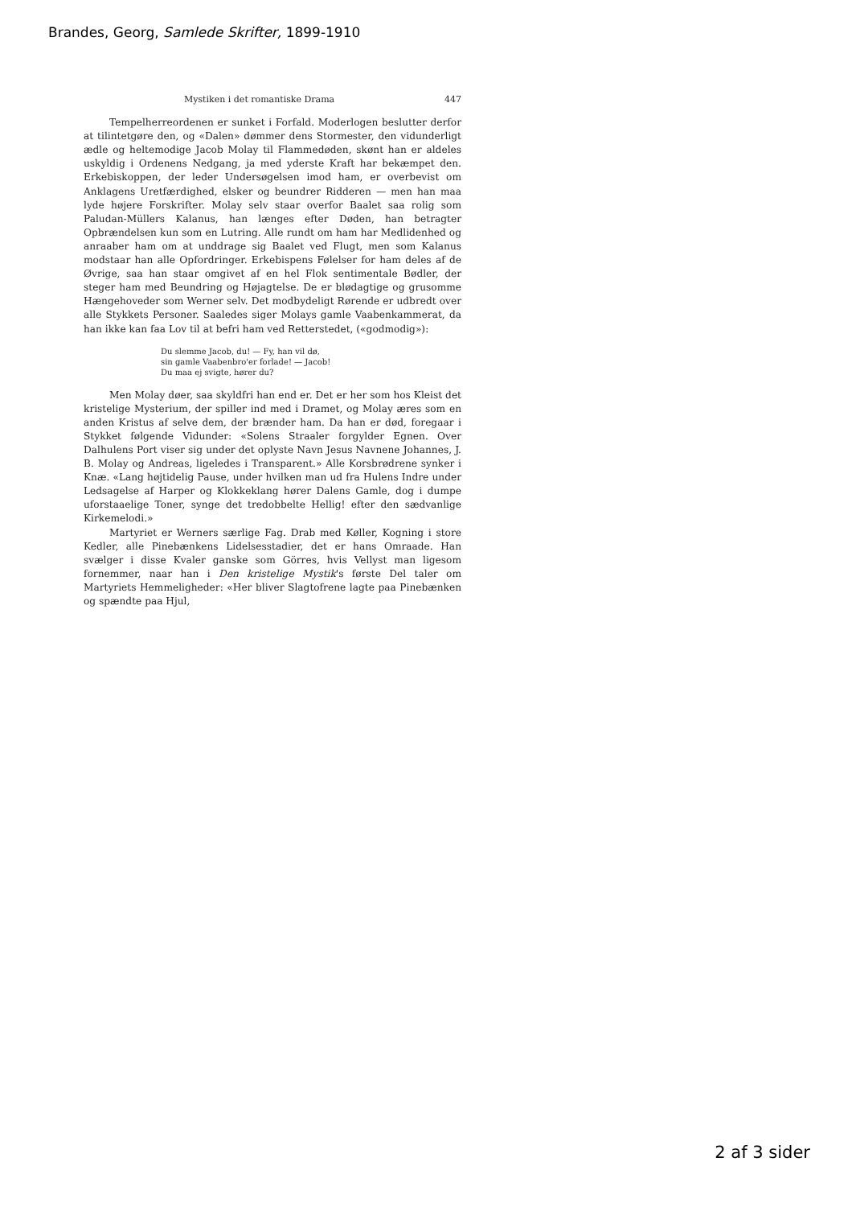Brandes, Georg, Samlede Skrifter, 1899-1910
Mystiken i det romantiske Drama 447
Tempelherreordenen er sunket i Forfald. Moderlogen beslutter derfor at tilintetgøre den, og «Dalen» dømmer dens Stormester, den vidunderligt ædle og heltemodige Jacob Molay til Flammedøden, skønt han er aldeles uskyldig i Ordenens Nedgang, ja med yderste Kraft har bekæmpet den. Erkebiskoppen, der leder Undersøgelsen imod ham, er overbevist om Anklagens Uretfærdighed, elsker og beundrer Ridderen — men han maa lyde højere Forskrifter. Molay selv staar overfor Baalet saa rolig som Paludan-Müllers Kalanus, han længes efter Døden, han betragter Opbrændelsen kun som en Lutring. Alle rundt om ham har Medlidenhed og anraaber ham om at unddrage sig Baalet ved Flugt, men som Kalanus modstaar han alle Opfordringer. Erkebispens Følelser for ham deles af de Øvrige, saa han staar omgivet af en hel Flok sentimentale Bødler, der steger ham med Beundring og Højagtelse. De er blødagtige og grusomme Hængehoveder som Werner selv. Det modbydeligt Rørende er udbredt over alle Stykkets Personer. Saaledes siger Molays gamle Vaabenkammerat, da han ikke kan faa Lov til at befri ham ved Retterstedet, («godmodig»):
Du slemme Jacob, du! — Fy, han vil dø,
sin gamle Vaabenbro'er forlade! — Jacob!
Du maa ej svigte, hører du?
Men Molay døer, saa skyldfri han end er. Det er her som hos Kleist det kristelige Mysterium, der spiller ind med i Dramet, og Molay æres som en anden Kristus af selve dem, der brænder ham. Da han er død, foregaar i Stykket følgende Vidunder: «Solens Straaler forgylder Egnen. Over Dalhulens Port viser sig under det oplyste Navn Jesus Navnene Johannes, J. B. Molay og Andreas, ligeledes i Transparent.» Alle Korsbrødrene synker i Knæ. «Lang højtidelig Pause, under hvilken man ud fra Hulens Indre under Ledsagelse af Harper og Klokkeklang hører Dalens Gamle, dog i dumpe uforstaaelige Toner, synge det tredobbelte Hellig! efter den sædvanlige Kirkemelodi.»
Martyriet er Werners særlige Fag. Drab med Køller, Kogning i store Kedler, alle Pinebænkens Lidelsesstadier, det er hans Omraade. Han svælger i disse Kvaler ganske som Görres, hvis Vellyst man ligesom fornemmer, naar han i Den kristelige Mystik's første Del taler om Martyriets Hemmeligheder: «Her bliver Slagtofrene lagte paa Pinebænken og spændte paa Hjul,
2 af 3 sider